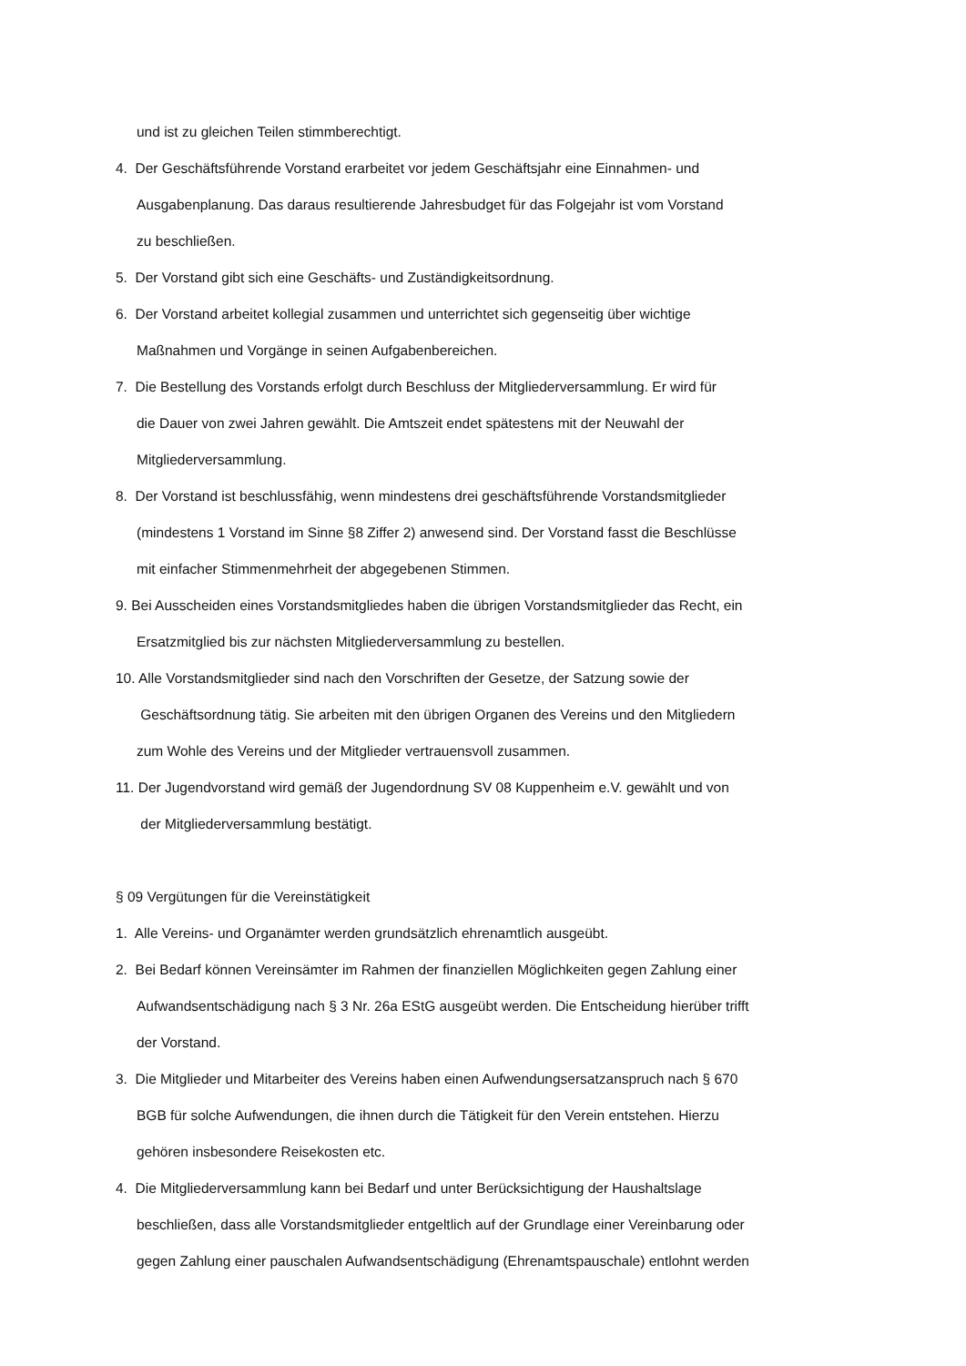und ist zu gleichen Teilen stimmberechtigt.
4. Der Geschäftsführende Vorstand erarbeitet vor jedem Geschäftsjahr eine Einnahmen- und
Ausgabenplanung. Das daraus resultierende Jahresbudget für das Folgejahr ist vom Vorstand
zu beschließen.
5. Der Vorstand gibt sich eine Geschäfts- und Zuständigkeitsordnung.
6. Der Vorstand arbeitet kollegial zusammen und unterrichtet sich gegenseitig über wichtige
Maßnahmen und Vorgänge in seinen Aufgabenbereichen.
7. Die Bestellung des Vorstands erfolgt durch Beschluss der Mitgliederversammlung. Er wird für
die Dauer von zwei Jahren gewählt. Die Amtszeit endet spätestens mit der Neuwahl der
Mitgliederversammlung.
8. Der Vorstand ist beschlussfähig, wenn mindestens drei geschäftsführende Vorstandsmitglieder
(mindestens 1 Vorstand im Sinne §8 Ziffer 2) anwesend sind. Der Vorstand fasst die Beschlüsse
mit einfacher Stimmenmehrheit der abgegebenen Stimmen.
9. Bei Ausscheiden eines Vorstandsmitgliedes haben die übrigen Vorstandsmitglieder das Recht, ein
Ersatzmitglied bis zur nächsten Mitgliederversammlung zu bestellen.
10. Alle Vorstandsmitglieder sind nach den Vorschriften der Gesetze, der Satzung sowie der
Geschäftsordnung tätig. Sie arbeiten mit den übrigen Organen des Vereins und den Mitgliedern
zum Wohle des Vereins und der Mitglieder vertrauensvoll zusammen.
11. Der Jugendvorstand wird gemäß der Jugendordnung SV 08 Kuppenheim e.V. gewählt und von
der Mitgliederversammlung bestätigt.
§ 09 Vergütungen für die Vereinstätigkeit
1. Alle Vereins- und Organämter werden grundsätzlich ehrenamtlich ausgeübt.
2. Bei Bedarf können Vereinsämter im Rahmen der finanziellen Möglichkeiten gegen Zahlung einer
Aufwandsentschädigung nach § 3 Nr. 26a EStG ausgeübt werden. Die Entscheidung hierüber trifft
der Vorstand.
3. Die Mitglieder und Mitarbeiter des Vereins haben einen Aufwendungsersatzanspruch nach § 670
BGB für solche Aufwendungen, die ihnen durch die Tätigkeit für den Verein entstehen. Hierzu
gehören insbesondere Reisekosten etc.
4. Die Mitgliederversammlung kann bei Bedarf und unter Berücksichtigung der Haushaltslage
beschließen, dass alle Vorstandsmitglieder entgeltlich auf der Grundlage einer Vereinbarung oder
gegen Zahlung einer pauschalen Aufwandsentschädigung (Ehrenamtspauschale) entlohnt werden